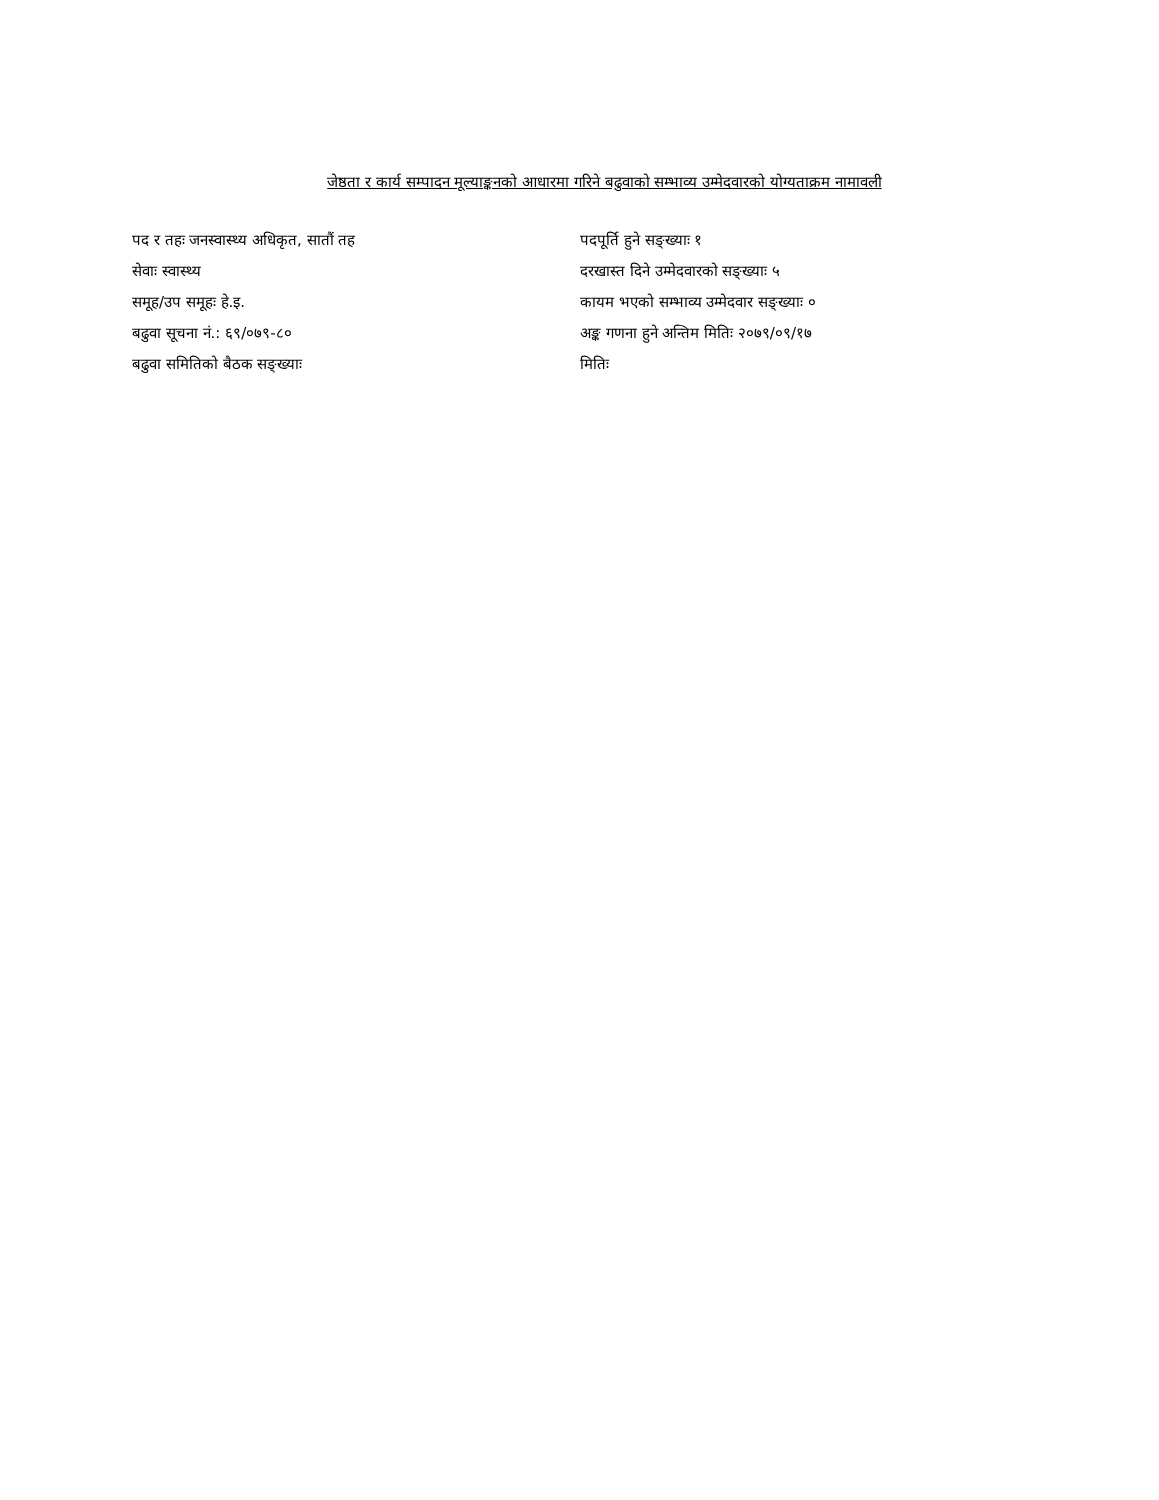जेष्ठता र कार्य सम्पादन मूल्याङ्कनको आधारमा गरिने बढुवाको सम्भाव्य उम्मेदवारको योग्यताक्रम नामावली
पद र तहः जनस्वास्थ्य अधिकृत, सातौं तह
पदपूर्ति हुने सङ्ख्याः १
सेवाः स्वास्थ्य
दरखास्त दिने उम्मेदवारको सङ्ख्याः ५
समूह/उप समूहः हे.इ.
कायम भएको सम्भाव्य उम्मेदवार सङ्ख्याः ०
बढुवा सूचना नं.: ६९/०७९-८०
अङ्क गणना हुने अन्तिम मितिः २०७९/०९/१७
बढुवा समितिको बैठक सङ्ख्याः
मितिः